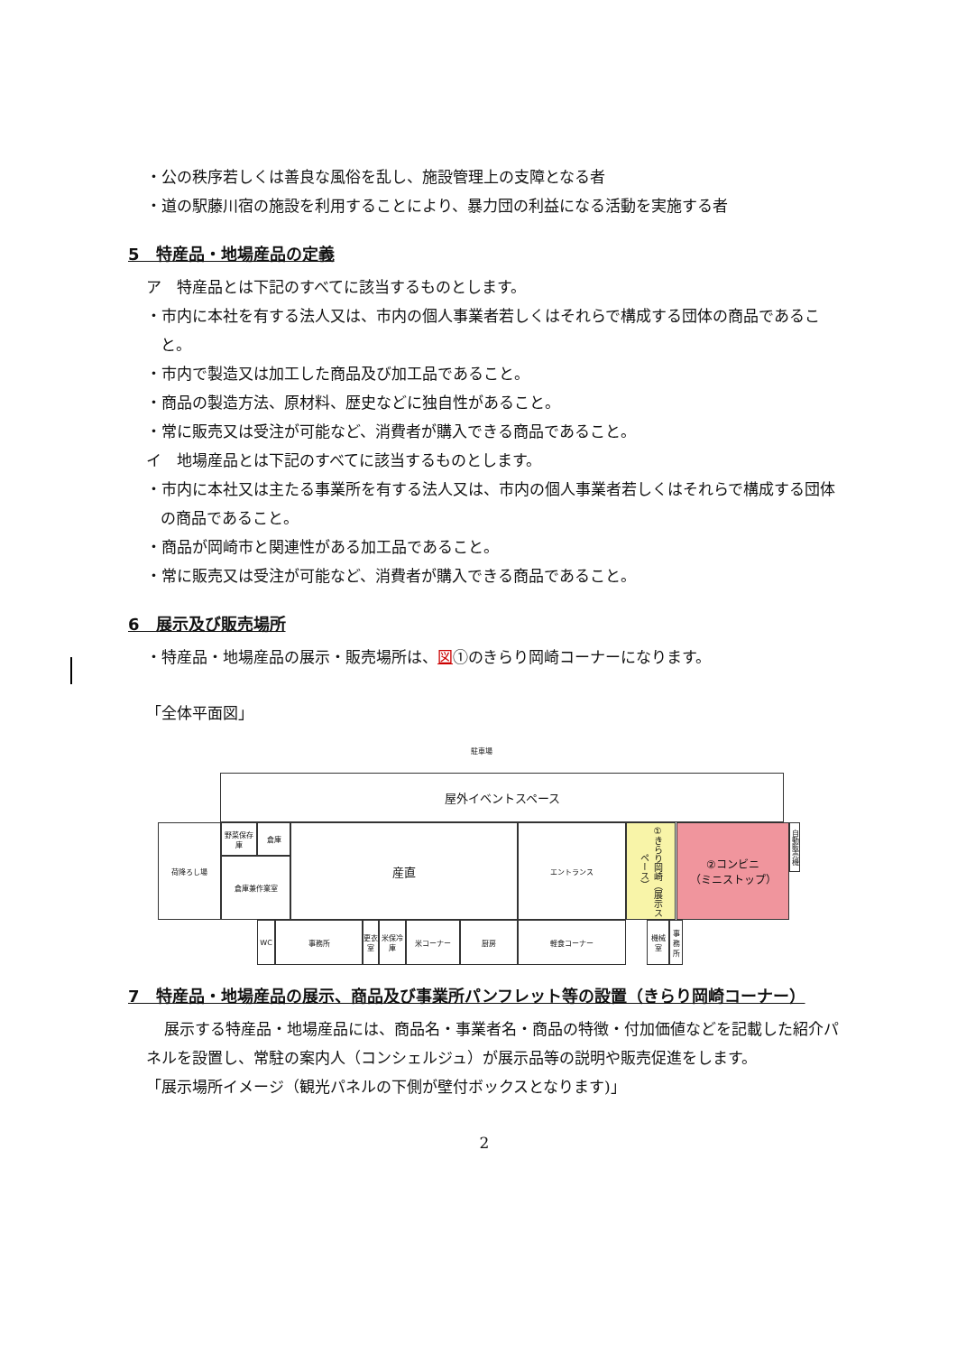・公の秩序若しくは善良な風俗を乱し、施設管理上の支障となる者
・道の駅藤川宿の施設を利用することにより、暴力団の利益になる活動を実施する者
5　特産品・地場産品の定義
ア　特産品とは下記のすべてに該当するものとします。
・市内に本社を有する法人又は、市内の個人事業者若しくはそれらで構成する団体の商品であること。
・市内で製造又は加工した商品及び加工品であること。
・商品の製造方法、原材料、歴史などに独自性があること。
・常に販売又は受注が可能など、消費者が購入できる商品であること。
イ　地場産品とは下記のすべてに該当するものとします。
・市内に本社又は主たる事業所を有する法人又は、市内の個人事業者若しくはそれらで構成する団体の商品であること。
・商品が岡崎市と関連性がある加工品であること。
・常に販売又は受注が可能など、消費者が購入できる商品であること。
6　展示及び販売場所
・特産品・地場産品の展示・販売場所は、図①のきらり岡崎コーナーになります。
「全体平面図」
駐車場
屋外イベントスペース
荷降ろし場 野菜保存庫 倉庫
倉庫兼作業室
産直 エントランス
①きらり岡崎（展示スペース）
②コンビニ
（ミニストップ）
自動販売機
WC 事務所
更衣室
米保冷庫
米コーナー 厨房 軽食コーナー 機械室
事務所
7　特産品・地場産品の展示、商品及び事業所パンフレット等の設置（きらり岡崎コーナー）
展示する特産品・地場産品には、商品名・事業者名・商品の特徴・付加価値などを記載した紹介パネルを設置し、常駐の案内人（コンシェルジュ）が展示品等の説明や販売促進をします。
「展示場所イメージ（観光パネルの下側が壁付ボックスとなります)」
2